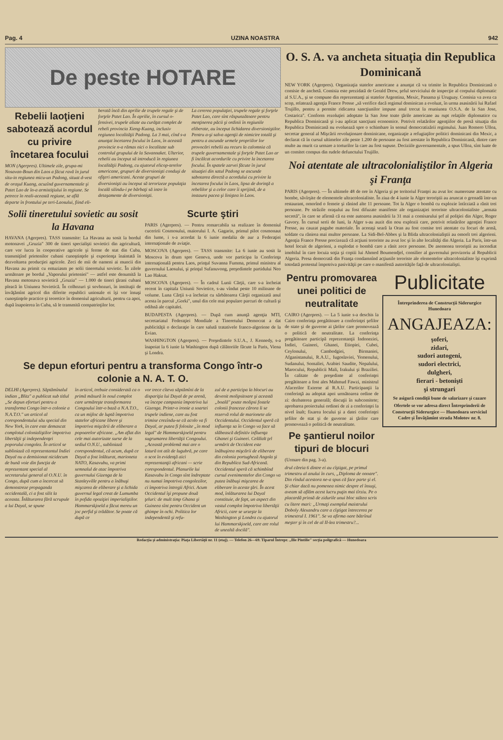Pag. 4 UZINA NOASTRA 942
De peste HOTARE
Rebelii laoţieni sabotează acordul cu privire încetarea focului
MON (Agerpres). Ultimele zile, grupa-mi Nosavan-Boun din Laos a făcut ravă în jurul situ-in regiunea micu-un Padong, situat d-vest de oraşul Kuang, acuzînd guvernamentale şi Patet Lao de în-a armistiţiului în regiune. Se petrece în reali-această regiune, se află departe în frontului pe teri-Laosului, fiind eli-
berată încă din aprilie de trupele regale şi de forţele Patet Lao. În aprilie, în cursul o-fensivei, trupele aliate au curăţat complet de rebeli provincia Xieng-Kuang, inclusiv regiunea localităţii Padong. La 3 mai, cînd s-a anunţat încetarea focului în Laos, în această provincie n-a rămas nici o localitate sub controlul grupului de la Savannaket. Ulterior, rebelii au început să introducă în regiunea localităţii Padong, cu ajutorul elicop-terelor americane, grupuri de diversionişti conduşi de ofiţeri americani. Aceste grupuri de diversionişti au început să terorizeze populaţia locală silindu-i pe bărbaţi să intre în detaşamente de diversionişti.
La cererea populaţiei, trupele regale şi forţele Patet Lao, care sînt răspunzătoare pentru menţinerea păcii şi ordinii în regiunile eliberate, au început lichidarea diversioniştilor. Pentru a-şi salva agenţii de nimicire totală şi pentru a ascunde urmele propriilor lor provocări rebelii au recurs la calomnia că trupele guvernamentale şi forţele Patet Lao ar fi încălcat acordurile cu privire la încetarea focului. În spatele zarvei făcute în jurul situaţiei din satul Padong se ascunde sabotarea directă a acordului cu privire la încetarea focului în Laos, lipsa de dorinţă a rebelilor şi a celor care îi sprijină, de a instaura pacea şi liniştea în Laos.
Solii tineretului sovietic au sosit la Havana
HAVANA (Agerpres). TASS transmite: La Havana au sosit la bordul motonavei „Gruzia" 300 de tineri specialişti sovietici din agricultură, care vor lucra în cooperative agricole şi ferme de stat din Cuba, transmiţînd prietenilor cubani cunoştinţele şi experienţa înaintată în dezvoltarea producţiei agricole. Zeci de mii de oameni ai muncii din Havana au primit cu entuziasm pe solii tineretului sovietic. În zilele următoare pe bordul „Vaporului prieteniei" — astfel este denumită la Havana motonava sovietică „Gruzia" — 1.000 de tineri ţărani cubani pleacă în Uniunea Sovietică. În colhozuri şi sovhozuri, în instituţii de învăţămînt agricol din diferite republici unionale ei îşi vor însuşi cunoştinţele practice şi teoretice în domeniul agriculturii, pentru ca apoi, după înapoierea în Cuba, să le transmită compatrioţilor lor.
Scurte ştiri
PARIS (Agerpres). — Pentru remarcabila sa realizare în domeniul cuceririi Cosmosului, maiorului I. A. Gagarin, primul pilot cosmonaut din lume, i s-a acordat la 6 iunie medalia de aur a Federaţiei internaţionale de aviaţie.
MOSCOVA (Agerpres). — TASS transmite: La 6 iunie au sosit la Moscova în drum spre Geneva, unde vor participa la Conferinţa internaţională pentru Laos, prinţul Suvanna Fumma, primul ministru al guvernului Laosului, şi prinţul Sufanuvong, preşedintele partidului Neo Lao Haksat.
MOSCOVA (Agerpres). — În cadrul Lunii Cărţii, care s-a încheiat recent în capitala Uniunii Sovietice, s-au vîndut peste 10 milioane de volume. Luna Cărţii s-a încheiat cu sărbătoarea Cărţii organizată anul acesta în parcul „Gorki", unul din cele mai populare parcuri de cultură şi odihnă ale capitalei.
BUDAPESTA (Agerpres). — După cum anunţă agenţia MTI, secretariatul Federaţiei Mondiale a Tineretului Democrat a dat publicităţii o declaraţie în care salută tratativele franco-algeriene de la Evian.
WASHINGTON (Agerpres). — Preşedintele S.U.A., J. Kennedy, s-a înapoiat la 6 iunie la Washington după călătoriile făcute la Paris, Viena şi Londra.
Se depun eforturi pentru a transforma Congo într-o colonie a N. A. T. O.
DELHI (Agerpres). Săptămînalul indian „Blitz" a publicat sub titlul „Se depun eforturi pentru a transforma Congo într-o colonie a N.A.T.O." un articol al corespondentului său special din New York, în care este demascat complotul colonialiştilor împotriva libertăţii şi independenţei poporului congolez. În articol se subliniază că reprezentantul Indiei Dayal nu a demisionat nicidecum de bună voie din funcţia de reprezentant special al secretarului general al O.N.U. în Congo, după cum a încercat să demonstreze propaganda occidentală, ci a fost silit la aceasta. Înlăturarea fără scrupule a lui Dayal, se spune
în articol, trebuie considerată ca o primă măsură în noul complot care urmăreşte transformarea Congoului într-o bază a N.A.T.O., ca un mijloc de luptă împotriva statelor africane libere şi împotriva mişcării de eliberare a popoarelor africane. „Am aflat din cele mai autorizate surse de la sediul O.N.U., subliniază corespondentul, că acum, după ce Dayal a fost înlăturat, marioneta NATO, Kasavubu, va primi semnalul de atac împotriva guvernului Gizenga de la Stanleyville pentru a înăbuşi mişcarea de eliberare şi a lichida guvernul legal creat de Lumumba în pofida opoziţiei imperialiştilor. Hammarskjoeld a făcut mereu un joc perfid şi trădător. Se poate că după ce
vor trece cîteva săptămîni de la dispariţia lui Dayal de pe arenă, va începe campania împotriva lui Gizenga. Printr-o ironie a soartei trupele indiene, care au fost trimise crezîndu-se că acolo va fi Dayal, ar putea fi folosite „în mod legal" de Hammarskjoeld pentru sugrumarea libertăţii Congoului. „Această problemă mai are o latură tot atît de lugubră, pe care o scot în evidenţă aici reprezentanţii africani — scrie corespondentul. Planurile lui Kasavubu în Congo sînt îndreptate nu numai împotriva congolezilor, ci împotriva întregii Africi. Acum Occidentul îşi propune două ţeluri: de mult timp Ghana şi Guineea sînt pentru Occident un ghimpe în ochi. Politica lor independentă şi refu-
zul de a participa la blocuri au devenit molipsitoare şi această „boală" poate molipsi fostele colonii franceze cărora li se rezervă rolul de marionete ale Occidentului. Occidentul speră că influenţa sa în Congo va face să slăbească definitiv influenţa Ghanei şi Guineei. Celălalt ţel urmărit de Occident este înăbuşirea mişcării de eliberare din colonia portugheză Angola şi din Republica Sud-Africană. Occidentul speră că schimbînd cursul evenimentelor din Congo va putea înăbuşi mişcarea de eliberare în aceste ţări. În acest mod, înlăturarea lui Dayal constituie, de fapt, un aspect din vastul complot împotriva libertăţii Africii, care se urzeşte la Washington şi Londra cu ajutorul lui Hammarskjoeld, care are rolul de unealtă docilă".
O. S. A. va ancheta situaţia din Republica Dominicană
NEW YORK (Agerpres). Organizaţia statelor americane a anunţat că va trimite în Republica Dominicană o comisie de anchetă. Comisia este prezidată de Gerald Drew, şeful serviciului de inspecţie al corpului diplomatic al S.U.A., şi se compune din reprezentanţi ai statelor Argentina, Mexic, Panama şi Uruguay. Comisia va avea ca scop, relatează agenţia France Presse „să verifice dacă regimul dominican a evoluat, în urma asasinării lui Rafael Trujillo, pentru a permite ridicarea sancţiunilor impuse anul trecut la reuniunea O.S.A. de la San Jose, Costarica". Conform rezoluţiei adoptate la San Jose toate ţările americane au rupt relaţiile diplomatice cu Republica Dominicană şi i-au aplicat sancţiuni economice. Potrivit relatărilor agenţiilor de presă situaţia din Republica Dominicană nu evoluează spre o schimbare în sensul democratizării regimului. Juan Romero Ulloa, secretar general al Mişcării revoluţionare dominicane, organizaţie a refugiaţilor politici dominicani din Mexic, a declarat că în cursul ultimelor zile peste 1.200 de persoane au fost arestate în Republica Dominicană, dintre care multe au murit ca urmare a torturilor la care au fost supuse. Deciziile guvernamentale, a spus Ulloa, sînt luate de un comitet compus din rudele defunctului Trujillo.
Noi atentate ale ultracolonialiştilor în Algeria şi Franţa
PARIS (Agerpres). — În ultimele 48 de ore în Algeria şi pe teritoriul Franţei au avut loc numeroase atentate cu bombe, săvîrşite de elementele ultracolonialiste. În ziua de 4 iunie la Alger teroriştii au aruncat o grenadă într-un restaurant, omorînd o femeie şi rănind alte 11 persoane. Tot la Alger o bombă cu explozie întîrziată a rănit trei persoane. Pe străzile oraşului au fost difuzate manifeste ale organizaţiei teroriste ultracolonialiste „armata secretă", în care se afirmă că ea este autoarea asasinării la 31 mai a comisarului şef al poliţiei din Alger, Roger Gavory. În cursul serii de luni, la Alger s-au auzit din nou explozii care, potrivit relatărilor agenţiei France Presse, au cauzat pagube materiale. În aceeaşi seară la Oran au fost comise trei atentate cu focuri de armă, soldate cu rănirea mai multor persoane. La Sidi-Bel-Abbes şi la Blida ultracolonialiştii au omorît trei algerieni. Agenţia France Presse precizează că acţiuni teroriste au avut loc şi în alte localităţi din Algeria. La Paris, într-un hotel locuit de algerieni, a explodat o bombă care a rănit zece persoane. De asemenea teroriştii au incendiat imobilul în care locuia soţia şi copiii lui Ahmed Boumendjel, consilier al guvernului provizoriu al Republicii Algeria. Presa democrată din Franţa condamnînd acţiunile teroriste ale elementelor ultracolonialiste îşi exprimă totodată protestul împotriva pasivităţii pe care o manifestă autorităţile faţă de ultracolonialişti.
Pentru promovarea unei politici de neutralitate
CAIRO (Agerpres). — La 5 iunie s-a deschis la Cairo conferinţa pregătitoare a conferinţei şefilor de state şi de guverne ai ţărilor care promovează o politică de neutralitate. La conferinţa pregătitoare participă reprezentanţii Indoneziei, Indiei, Guineei, Ghanei, Etiopiei, Cubei, Ceylonului, Cambodgiei, Birmaniei, Afganistanului, R.A.U., Iugoslaviei, Yemenului, Sudanului, Somaliei, Arabiei Saudite, Nepalului, Marocului, Republicii Mali, Irakului şi Braziliei. În calitate de preşedinte al conferinţei pregătitoare a fost ales Mahmud Fawzi, ministrul Afacerilor Externe al R.A.U. Participanţii la conferinţă au adoptat apoi următoarea ordine de zi: dezbaterea generală; discuţii în subcomitete; aprobarea proiectului ordinei de zi a conferinţei la nivel înalt; fixarea locului şi a datei conferinţei şefilor de stat şi de guverne ai ţărilor care promovează o politică de neutralitate.
Pe şantierul noilor tipuri de blocuri
(Urmare din pag. 3-a).
drul căreia 6 dintre ei au cîştigat, pe primul trimestru al anului în curs, „Diploma de onoare". Din rîndul acestora ne-a spus că face parte şi el. Şi chiar dacă nu pomenea nimic despre el însuşi, aveam să aflăm acest lucru puţin mai tîrziu. Pe o placardă prinsă de zidurile unui bloc stătea scris cu litere mari: „Urmaţi exemplul maistrului Doboly Alexandru care a cîştigat întrecerea pe trimestrul I. 1961". Se va afirma oare bătrînul meşter şi în cel de al II-lea trimestru?...
Publicitate
Întreprinderea de Construcţii Siderurgice Hunedoara
ANGAJEAZA:
şoferi,
zidari,
sudori autogeni,
sudori electrici,
dulgheri,
fierari - betonişti
şi strungari
Se asigură condiţii bune de salarizare şi cazare
Ofertele se vor adresa direct Întreprinderii de Construcţii Siderurgice — Hunedoara serviciul Cadre şi Învăţămînt strada Molotov nr. 8.
Redacţia şi administraţia: Piaţa Libertăţii nr. 11 (etaj). — Telefon 26—69. Tiparul Întrepr. „Ilie Pintilie" secţia poligrafică — Hunedoara